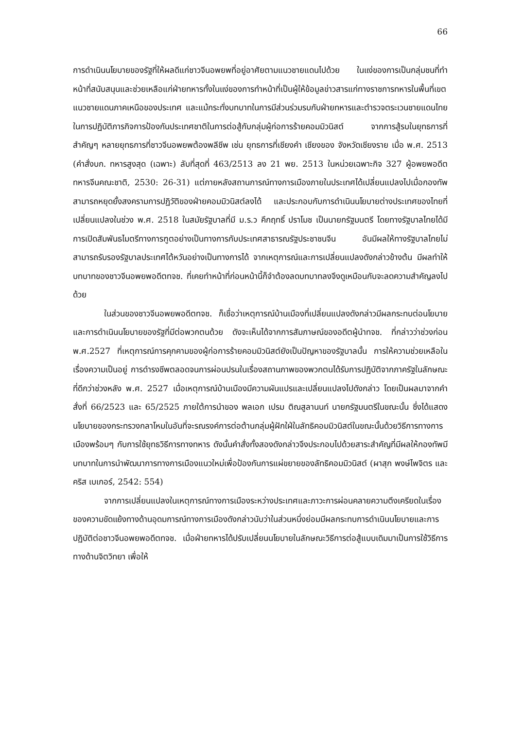66
การดำเนินนโยบายของรัฐที่ให้ผลดีแก่ชาวจีนอพยพที่อยู่อาศัยตามแนวชายแดนไปด้วย ในแง่ของการเป็นกลุ่มชนที่ทำหน้าที่สนับสนุนและช่วยเหลือแก่ฝ่ายทหารทั้งในแง่ของการทำหน้าที่เป็นผู้ให้ข้อมูลข่าวสารแก่ทางราชการทหารในพื้นที่เขตแนวชายแดนภาคเหนือของประเทศ และแม้กระทั่งบทบาทในการมีส่วนร่วมรบกับฝ่ายทหารและตำรวจตระเวนชายแดนไทยในการปฏิบัติภารกิจการป้องกันประเทศชาติในการต่อสู้กับกลุ่มผู้ก่อการร้ายคอมมิวนิสต์ จากการสู้รบในยุทธการที่สำคัญๆ หลายยุทธการที่ชาวจีนอพยพต้องพลีชีพ เช่น ยุทธการที่เชียงคำ เชียงของ จังหวัดเชียงราย เมื่อ พ.ศ. 2513 (คำสั่งบก. ทหารสูงสุด (เฉพาะ) ลับที่สุดที่ 463/2513 ลง 21 พย. 2513 ในหน่วยเฉพาะกิจ 327 ผู้อพยพอดีตทหารจีนคณะชาติ, 2530: 26-31) แต่ภายหลังสถานการณ์ทางการเมืองภายในประเทศได้เปลี่ยนแปลงไปเมื่อกองทัพสามารถหยุดยั้งสงครามการปฏิวัติของฝ่ายคอมมิวนิสต์ลงได้ และประกอบกับการดำเนินนโยบายต่างประเทศของไทยที่เปลี่ยนแปลงในช่วง พ.ศ. 2518 ในสมัยรัฐบาลที่มี ม.ร.ว คึกฤทธิ์ ปราโมช เป็นนายกรัฐมนตรี โดยทางรัฐบาลไทยได้มีการเปิดสัมพันธไมตรีทางการฑูตอย่างเป็นทางการกับประเทศสาธารณรัฐประชาชนจีน อันมีผลให้ทางรัฐบาลไทยไม่สามารถรับรองรัฐบาลประเทศไต้หวันอย่างเป็นทางการได้ จากเหตุการณ์และการเปลี่ยนแปลงดังกล่าวข้างต้น มีผลทำให้บทบาทของชาวจีนอพยพอดีตทจช. ที่เคยทำหน้าที่ก่อนหน้านี้ก็จำต้องลดบทบาทลงจึงดูเหมือนกับจะลดความสำคัญลงไปด้วย
ในส่วนของชาวจีนอพยพอดีตทจช. ก็เชื่อว่าเหตุการณ์บ้านเมืองที่เปลี่ยนแปลงดังกล่าวมีผลกระทบต่อนโยบายและการดำเนินนโยบายของรัฐที่มีต่อพวกตนด้วย ดังจะเห็นได้จากการสัมภาษณ์ของอดีตผู้นำทจช. ที่กล่าวว่าช่วงก่อน พ.ศ.2527 ที่เหตุการณ์การคุกคามของผู้ก่อการร้ายคอมมิวนิสต์ยังเป็นปัญหาของรัฐบาลนั้น การให้ความช่วยเหลือในเรื่องความเป็นอยู่ การดำรงชีพตลอดจนการผ่อนปรนในเรื่องสถานภาพของพวกตนได้รับการปฏิบัติจากภาครัฐในลักษณะที่ดีกว่าช่วงหลัง พ.ศ. 2527 เมื่อเหตุการณ์บ้านเมืองมีความผันแปรและเปลี่ยนแปลงไปดังกล่าว โดยเป็นผลมาจากคำสั่งที่ 66/2523 และ 65/2525 ภายใต้การนำของ พลเอก เปรม ติณสูลานนท์ นายกรัฐมนตรีในขณะนั้น ซึ่งได้แสดงนโยบายของกระทรวงกลาโหมในอันที่จะรณรงค์การต่อต้านกลุ่มผู้ฝักใฝ่ในลัทธิคอมมิวนิสต์ในขณะนั้นด้วยวิธีการทางการเมืองพร้อมๆ กับการใช้ยุทธวิธีการทางทหาร ดังนั้นคำสั่งทั้งสองดังกล่าวจึงประกอบไปด้วยสาระสำคัญที่มีผลให้กองทัพมีบทบาทในการนำพัฒนาการทางการเมืองแนวใหม่เพื่อป้องกันการแผ่ขยายของลัทธิคอมมิวนิสต์ (ผาสุก พงษ์ไพจิตร และ คริส เบเกอร์, 2542: 554)
จากการเปลี่ยนแปลงในเหตุการณ์ทางการเมืองระหว่างประเทศและภาวะการผ่อนคลายความตึงเครียดในเรื่องของความขัดแย้งทางด้านอุดมการณ์ทางการเมืองดังกล่าวนับว่าในส่วนหนึ่งย่อมมีผลกระทบการดำเนินนโยบายและการปฏิบัติต่อชาวจีนอพยพอดีตทจช. เมื่อฝ่ายทหารได้ปรับเปลี่ยนนโยบายในลักษณะวิธีการต่อสู้แบบเดิมมาเป็นการใช้วิธีการทางด้านจิตวิทยา เพื่อให้